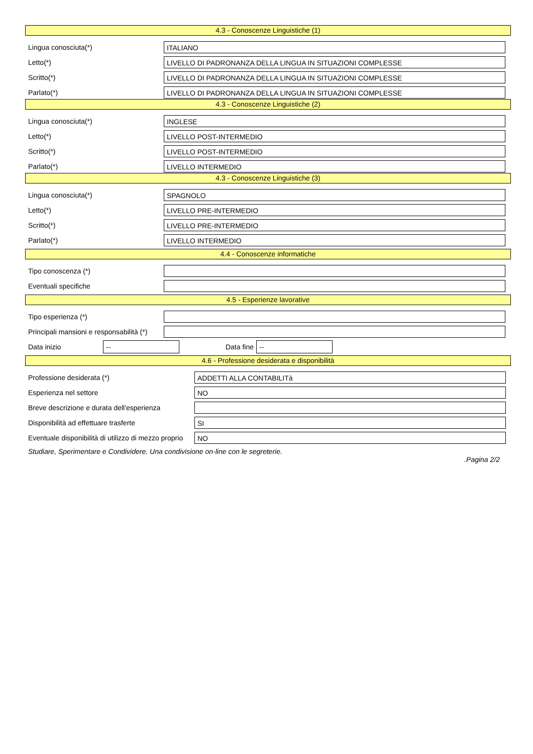4.3 - Conoscenze Linguistiche (1)
Lingua conosciuta(*)
ITALIANO
Letto(*)
LIVELLO DI PADRONANZA DELLA LINGUA IN SITUAZIONI COMPLESSE
Scritto(*)
LIVELLO DI PADRONANZA DELLA LINGUA IN SITUAZIONI COMPLESSE
Parlato(*)
LIVELLO DI PADRONANZA DELLA LINGUA IN SITUAZIONI COMPLESSE
4.3 - Conoscenze Linguistiche (2)
Lingua conosciuta(*)
INGLESE
Letto(*)
LIVELLO POST-INTERMEDIO
Scritto(*)
LIVELLO POST-INTERMEDIO
Parlato(*)
LIVELLO INTERMEDIO
4.3 - Conoscenze Linguistiche (3)
Lingua conosciuta(*)
SPAGNOLO
Letto(*)
LIVELLO PRE-INTERMEDIO
Scritto(*)
LIVELLO PRE-INTERMEDIO
Parlato(*)
LIVELLO INTERMEDIO
4.4 - Conoscenze informatiche
Tipo conoscenza (*)
Eventuali specifiche
4.5 - Esperienze lavorative
Tipo esperienza (*)
Principali mansioni e responsabilità (*)
Data inizio
--
Data fine
--
4.6 - Professione desiderata e disponibilità
Professione desiderata (*)
ADDETTI ALLA CONTABILITà
Esperienza nel settore
NO
Breve descrizione e durata dell'esperienza
Disponibilità ad effettuare trasferte
SI
Eventuale disponibilità di utilizzo di mezzo proprio
NO
Studiare, Sperimentare e Condividere. Una condivisione on-line con le segreterie.
.Pagina 2/2